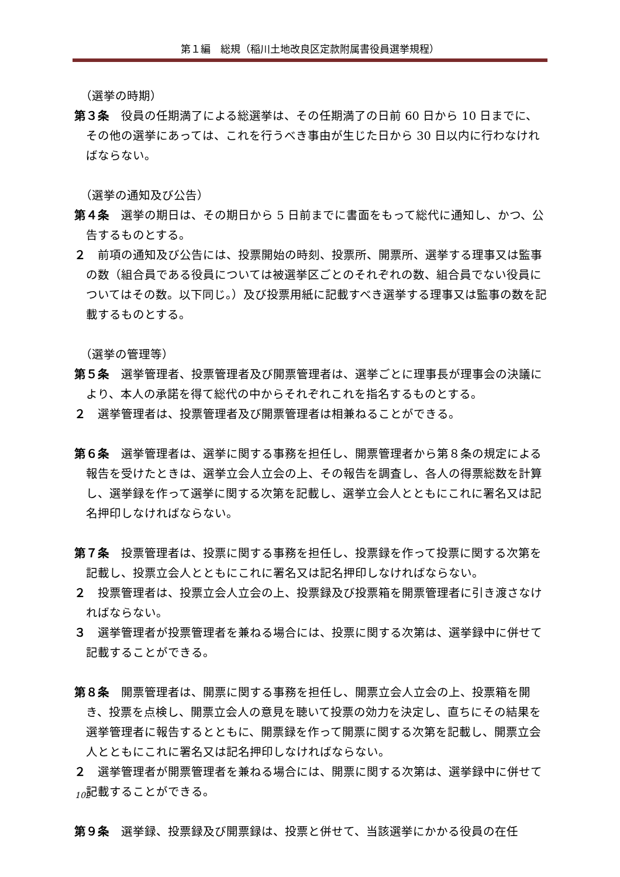第１編　総規（稲川土地改良区定款附属書役員選挙規程）
（選挙の時期）
第３条　役員の任期満了による総選挙は、その任期満了の日前 60 日から 10 日までに、その他の選挙にあっては、これを行うべき事由が生じた日から 30 日以内に行わなければならない。
（選挙の通知及び公告）
第４条　選挙の期日は、その期日から 5 日前までに書面をもって総代に通知し、かつ、公告するものとする。
２　前項の通知及び公告には、投票開始の時刻、投票所、開票所、選挙する理事又は監事の数（組合員である役員については被選挙区ごとのそれぞれの数、組合員でない役員についてはその数。以下同じ。）及び投票用紙に記載すべき選挙する理事又は監事の数を記載するものとする。
（選挙の管理等）
第５条　選挙管理者、投票管理者及び開票管理者は、選挙ごとに理事長が理事会の決議により、本人の承諾を得て総代の中からそれぞれこれを指名するものとする。
２　選挙管理者は、投票管理者及び開票管理者は相兼ねることができる。
第６条　選挙管理者は、選挙に関する事務を担任し、開票管理者から第８条の規定による報告を受けたときは、選挙立会人立会の上、その報告を調査し、各人の得票総数を計算し、選挙録を作って選挙に関する次第を記載し、選挙立会人とともにこれに署名又は記名押印しなければならない。
第７条　投票管理者は、投票に関する事務を担任し、投票録を作って投票に関する次第を記載し、投票立会人とともにこれに署名又は記名押印しなければならない。
２　投票管理者は、投票立会人立会の上、投票録及び投票箱を開票管理者に引き渡さなければならない。
３　選挙管理者が投票管理者を兼ねる場合には、投票に関する次第は、選挙録中に併せて記載することができる。
第８条　開票管理者は、開票に関する事務を担任し、開票立会人立会の上、投票箱を開き、投票を点検し、開票立会人の意見を聴いて投票の効力を決定し、直ちにその結果を選挙管理者に報告するとともに、開票録を作って開票に関する次第を記載し、開票立会人とともにこれに署名又は記名押印しなければならない。
２　選挙管理者が開票管理者を兼ねる場合には、開票に関する次第は、選挙録中に併せて記載することができる。
第９条　選挙録、投票録及び開票録は、投票と併せて、当該選挙にかかる役員の在任
102